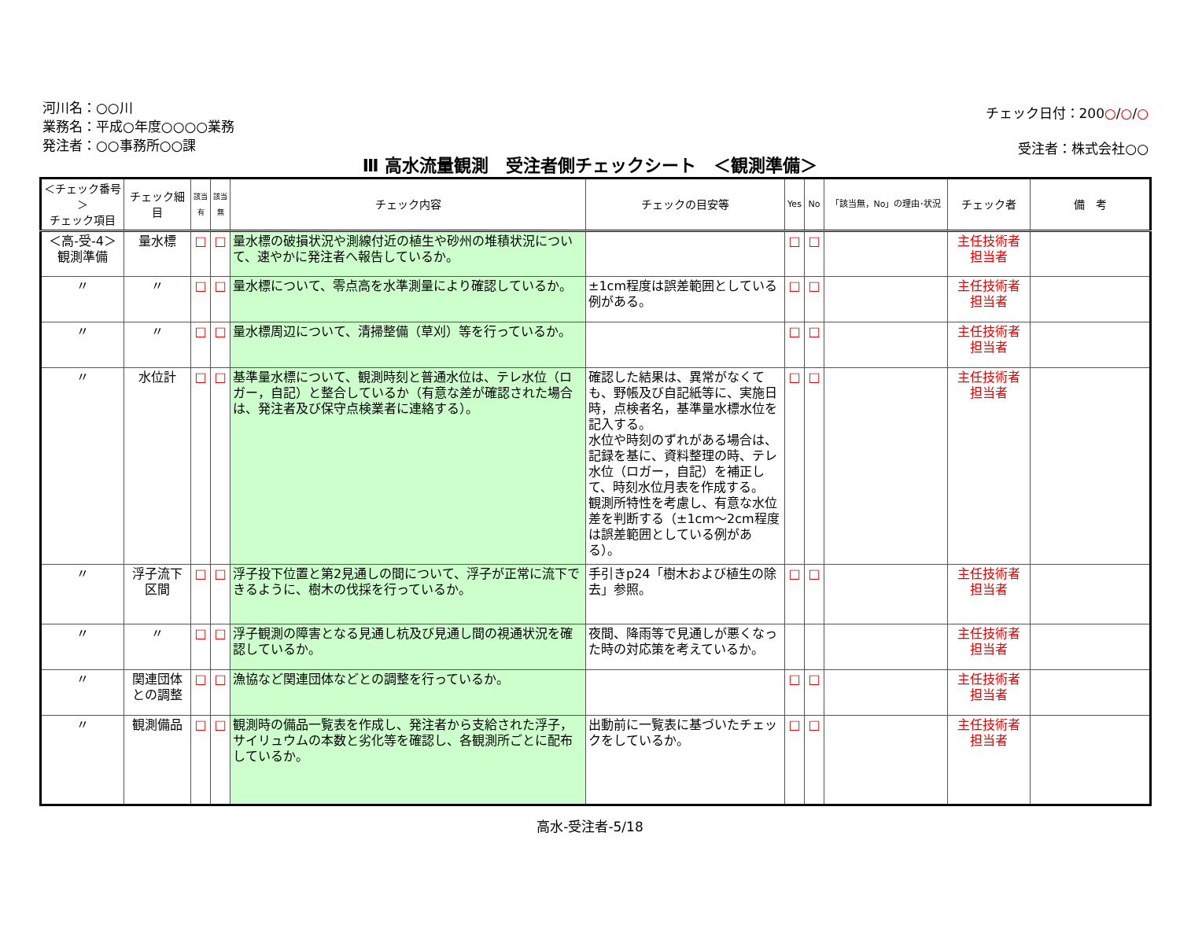河川名：○○川
業務名：平成○年度○○○○業務
発注者：○○事務所○○課
チェック日付：200○/○/○
受注者：株式会社○○
Ⅲ 高水流量観測　受注者側チェックシート　＜観測準備＞
| ＜チェック番号＞ チェック項目 | チェック細目 | 該当有 | 該当無 | チェック内容 | チェックの目安等 | Yes | No | 「該当無，No」の理由･状況 | チェック者 | 備 考 |
| --- | --- | --- | --- | --- | --- | --- | --- | --- | --- | --- |
| ＜高-受-4＞ 観測準備 | 量水標 | □ | □ | 量水標の破損状況や測線付近の植生や砂州の堆積状況について、速やかに発注者へ報告しているか。 | | □ | □ | | 主任技術者 担当者 | |
| 〃 | 〃 | □ | □ | 量水標について、零点高を水準測量により確認しているか。 | ±1cm程度は誤差範囲としている例がある。 | □ | □ | | 主任技術者 担当者 | |
| 〃 | 〃 | □ | □ | 量水標周辺について、清掃整備（草刈）等を行っているか。 | | □ | □ | | 主任技術者 担当者 | |
| 〃 | 水位計 | □ | □ | 基準量水標について、観測時刻と普通水位は、テレ水位（ロガー，自記）と整合しているか（有意な差が確認された場合は、発注者及び保守点検業者に連絡する）。 | 確認した結果は、異常がなくても、野帳及び自記紙等に、実施日時，点検者名，基準量水標水位を記入する。 水位や時刻のずれがある場合は、記録を基に、資料整理の時、テレ水位（ロガー，自記）を補正して、時刻水位月表を作成する。 観測所特性を考慮し、有意な水位差を判断する（±1cm～2cm程度は誤差範囲としている例がある）。 | □ | □ | | 主任技術者 担当者 | |
| 〃 | 浮子流下区間 | □ | □ | 浮子投下位置と第2見通しの間について、浮子が正常に流下できるように、樹木の伐採を行っているか。 | 手引きp24「樹木および植生の除去」参照。 | □ | □ | | 主任技術者 担当者 | |
| 〃 | 〃 | □ | □ | 浮子観測の障害となる見通し杭及び見通し間の視通状況を確認しているか。 | 夜間、降雨等で見通しが悪くなった時の対応策を考えているか。 | | | | 主任技術者 担当者 | |
| 〃 | 関連団体との調整 | □ | □ | 漁協など関連団体などとの調整を行っているか。 | | □ | □ | | 主任技術者 担当者 | |
| 〃 | 観測備品 | □ | □ | 観測時の備品一覧表を作成し、発注者から支給された浮子，サイリュウムの本数と劣化等を確認し、各観測所ごとに配布しているか。 | 出動前に一覧表に基づいたチェックをしているか。 | □ | □ | | 主任技術者 担当者 | |
高水-受注者-5/18